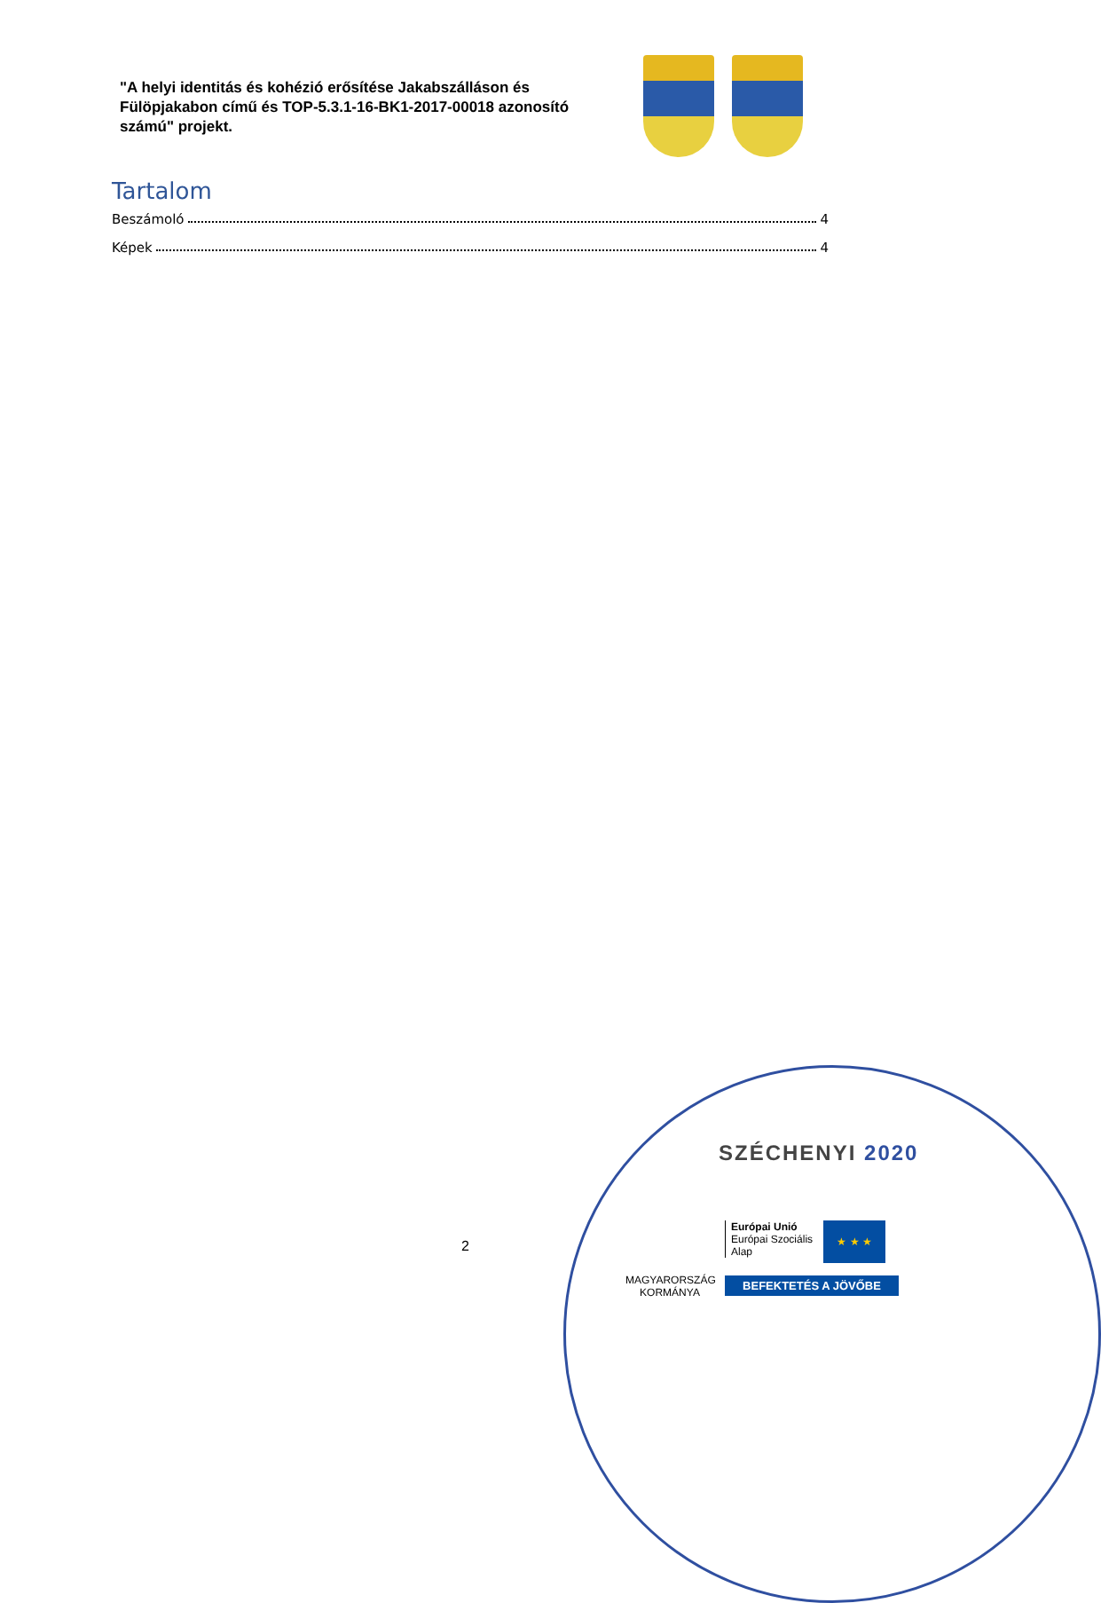"A helyi identitás és kohézió erősítése Jakabszálláson és Fülöpjakabon című és TOP-5.3.1-16-BK1-2017-00018 azonosító számú" projekt.
Tartalom
Beszámoló 4
Képek 4
2
SZÉCHENYI 2020
MAGYARORSZÁG
KORMÁNYA
Európai Unió
Európai Szociális
Alap
★ ★ ★
BEFEKTETÉS A JÖVŐBE